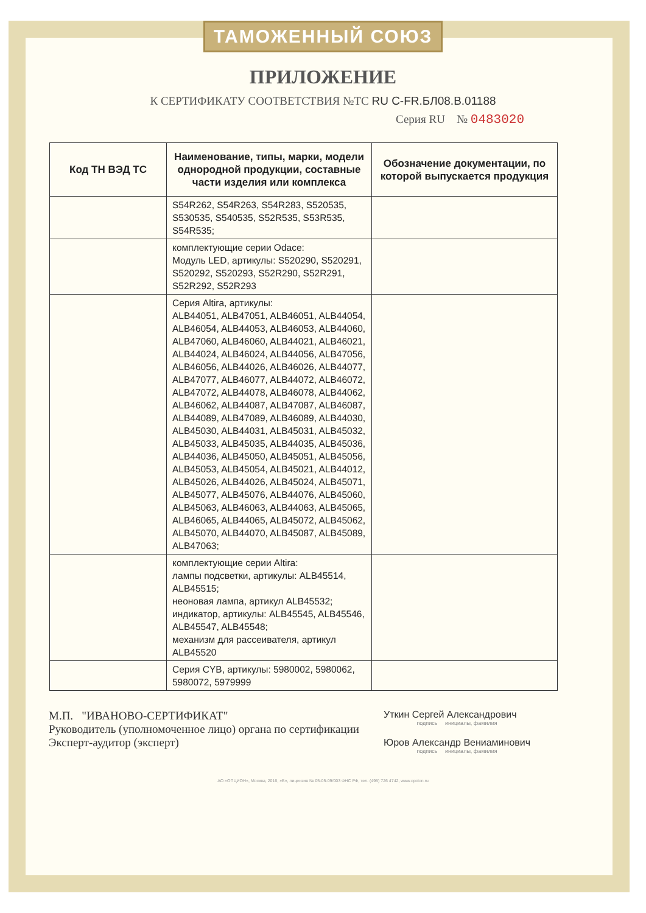ТАМОЖЕННЫЙ СОЮЗ
ПРИЛОЖЕНИЕ
К СЕРТИФИКАТУ СООТВЕТСТВИЯ №ТС RU C-FR.БЛ08.В.01188
Серия RU № 0483020
| Код ТН ВЭД ТС | Наименование, типы, марки, модели однородной продукции, составные части изделия или комплекса | Обозначение документации, по которой выпускается продукция |
| --- | --- | --- |
| | S54R262, S54R263, S54R283, S520535, S530535, S540535, S52R535, S53R535, S54R535; | |
| | комплектующие серии Odace: Модуль LED, артикулы: S520290, S520291, S520292, S520293, S52R290, S52R291, S52R292, S52R293 | |
| | Серия Altira, артикулы: ALB44051, ALB47051, ALB46051, ALB44054, ALB46054, ALB44053, ALB46053, ALB44060, ALB47060, ALB46060, ALB44021, ALB46021, ALB44024, ALB46024, ALB44056, ALB47056, ALB46056, ALB44026, ALB46026, ALB44077, ALB47077, ALB46077, ALB44072, ALB46072, ALB47072, ALB44078, ALB46078, ALB44062, ALB46062, ALB44087, ALB47087, ALB46087, ALB44089, ALB47089, ALB46089, ALB44030, ALB45030, ALB44031, ALB45031, ALB45032, ALB45033, ALB45035, ALB44035, ALB45036, ALB44036, ALB45050, ALB45051, ALB45056, ALB45053, ALB45054, ALB45021, ALB44012, ALB45026, ALB44026, ALB45024, ALB45071, ALB45077, ALB45076, ALB44076, ALB45060, ALB45063, ALB46063, ALB44063, ALB45065, ALB46065, ALB44065, ALB45072, ALB45062, ALB45070, ALB44070, ALB45087, ALB45089, ALB47063; | |
| | комплектующие серии Altira: лампы подсветки, артикулы: ALB45514, ALB45515; неоновая лампа, артикул ALB45532; индикатор, артикулы: ALB45545, ALB45546, ALB45547, ALB45548; механизм для рассеивателя, артикул ALB45520 | |
| | Серия CYB, артикулы: 5980002, 5980062, 5980072, 5979999 | |
М.П. "ИВАНОВО-СЕРТИФИКАТ"
Руководитель (уполномоченное лицо) органа по сертификации
Эксперт-аудитор (эксперт)
Уткин Сергей Александрович
подпись инициалы, фамилия
Юров Александр Вениаминович
подпись инициалы, фамилия
АО «ОПЦИОН», Москва, 2016, «Б», лицензия № 05-05-09/003 ФНС РФ, тел. (495) 726 4742, www.opcion.ru